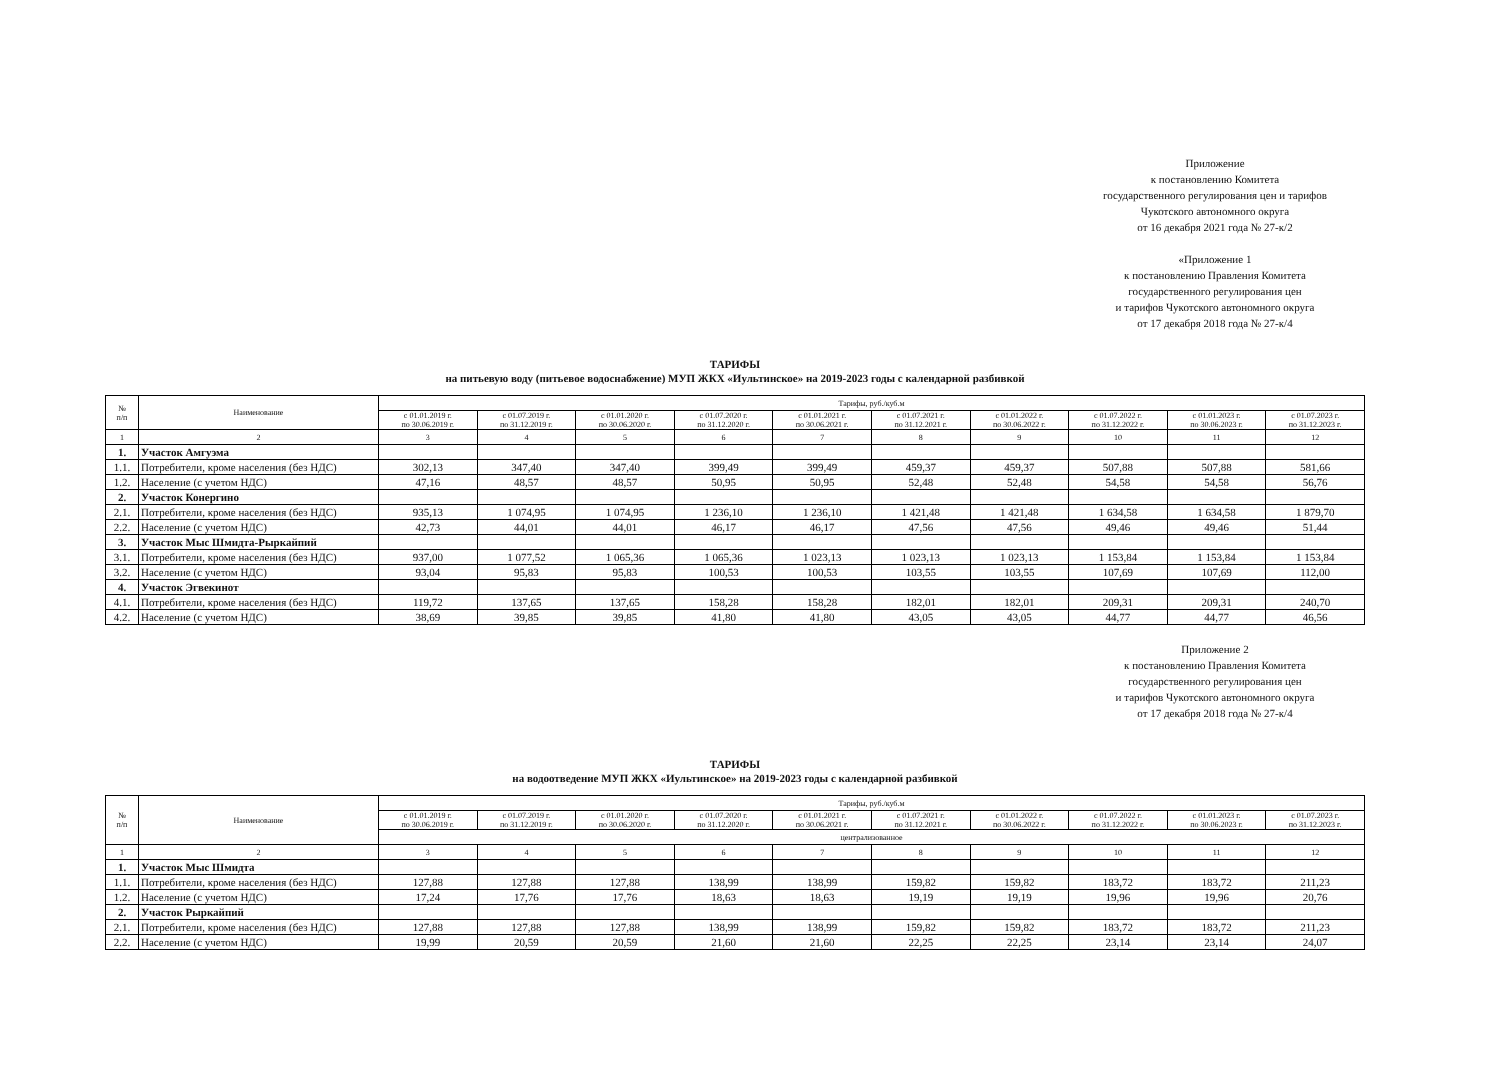Приложение
к постановлению Комитета
государственного регулирования цен и тарифов
Чукотского автономного округа
от 16 декабря 2021 года № 27-к/2
«Приложение 1
к постановлению Правления Комитета
государственного регулирования цен
и тарифов Чукотского автономного округа
от 17 декабря 2018 года № 27-к/4
ТАРИФЫ
на питьевую воду (питьевое водоснабжение) МУП ЖКХ «Иультинское» на 2019-2023 годы с календарной разбивкой
| № п/п | Наименование | Тарифы, руб./куб.м | | | | | | | | | |
| --- | --- | --- | --- | --- | --- | --- | --- | --- | --- | --- | --- |
| | | с 01.01.2019 г. по 30.06.2019 г. | с 01.07.2019 г. по 31.12.2019 г. | с 01.01.2020 г. по 30.06.2020 г. | с 01.07.2020 г. по 31.12.2020 г. | с 01.01.2021 г. по 30.06.2021 г. | с 01.07.2021 г. по 31.12.2021 г. | с 01.01.2022 г. по 30.06.2022 г. | с 01.07.2022 г. по 31.12.2022 г. | с 01.01.2023 г. по 30.06.2023 г. | с 01.07.2023 г. по 31.12.2023 г. |
| 1 | 2 | 3 | 4 | 5 | 6 | 7 | 8 | 9 | 10 | 11 | 12 |
| 1. | Участок Амгуэма | | | | | | | | | | |
| 1.1. | Потребители, кроме населения (без НДС) | 302,13 | 347,40 | 347,40 | 399,49 | 399,49 | 459,37 | 459,37 | 507,88 | 507,88 | 581,66 |
| 1.2. | Население (с учетом НДС) | 47,16 | 48,57 | 48,57 | 50,95 | 50,95 | 52,48 | 52,48 | 54,58 | 54,58 | 56,76 |
| 2. | Участок Конергино | | | | | | | | | | |
| 2.1. | Потребители, кроме населения (без НДС) | 935,13 | 1 074,95 | 1 074,95 | 1 236,10 | 1 236,10 | 1 421,48 | 1 421,48 | 1 634,58 | 1 634,58 | 1 879,70 |
| 2.2. | Население (с учетом НДС) | 42,73 | 44,01 | 44,01 | 46,17 | 46,17 | 47,56 | 47,56 | 49,46 | 49,46 | 51,44 |
| 3. | Участок Мыс Шмидта-Рыркайпий | | | | | | | | | | |
| 3.1. | Потребители, кроме населения (без НДС) | 937,00 | 1 077,52 | 1 065,36 | 1 065,36 | 1 023,13 | 1 023,13 | 1 023,13 | 1 153,84 | 1 153,84 | 1 153,84 |
| 3.2. | Население (с учетом НДС) | 93,04 | 95,83 | 95,83 | 100,53 | 100,53 | 103,55 | 103,55 | 107,69 | 107,69 | 112,00 |
| 4. | Участок Эгвекинот | | | | | | | | | | |
| 4.1. | Потребители, кроме населения (без НДС) | 119,72 | 137,65 | 137,65 | 158,28 | 158,28 | 182,01 | 182,01 | 209,31 | 209,31 | 240,70 |
| 4.2. | Население (с учетом НДС) | 38,69 | 39,85 | 39,85 | 41,80 | 41,80 | 43,05 | 43,05 | 44,77 | 44,77 | 46,56 |
Приложение 2
к постановлению Правления Комитета
государственного регулирования цен
и тарифов Чукотского автономного округа
от 17 декабря 2018 года № 27-к/4
ТАРИФЫ
на водоотведение МУП ЖКХ «Иультинское» на 2019-2023 годы с календарной разбивкой
| № п/п | Наименование | Тарифы, руб./куб.м | | | | | | | | | |
| --- | --- | --- | --- | --- | --- | --- | --- | --- | --- | --- | --- |
| | | с 01.01.2019 г. по 30.06.2019 г. | с 01.07.2019 г. по 31.12.2019 г. | с 01.01.2020 г. по 30.06.2020 г. | с 01.07.2020 г. по 31.12.2020 г. | с 01.01.2021 г. по 30.06.2021 г. | с 01.07.2021 г. по 31.12.2021 г. | с 01.01.2022 г. по 30.06.2022 г. | с 01.07.2022 г. по 31.12.2022 г. | с 01.01.2023 г. по 30.06.2023 г. | с 01.07.2023 г. по 31.12.2023 г. |
| | | централизованное | | | | | | | | | |
| 1 | 2 | 3 | 4 | 5 | 6 | 7 | 8 | 9 | 10 | 11 | 12 |
| 1. | Участок Мыс Шмидта | | | | | | | | | | |
| 1.1. | Потребители, кроме населения (без НДС) | 127,88 | 127,88 | 127,88 | 138,99 | 138,99 | 159,82 | 159,82 | 183,72 | 183,72 | 211,23 |
| 1.2. | Население (с учетом НДС) | 17,24 | 17,76 | 17,76 | 18,63 | 18,63 | 19,19 | 19,19 | 19,96 | 19,96 | 20,76 |
| 2. | Участок Рыркайпий | | | | | | | | | | |
| 2.1. | Потребители, кроме населения (без НДС) | 127,88 | 127,88 | 127,88 | 138,99 | 138,99 | 159,82 | 159,82 | 183,72 | 183,72 | 211,23 |
| 2.2. | Население (с учетом НДС) | 19,99 | 20,59 | 20,59 | 21,60 | 21,60 | 22,25 | 22,25 | 23,14 | 23,14 | 24,07 |